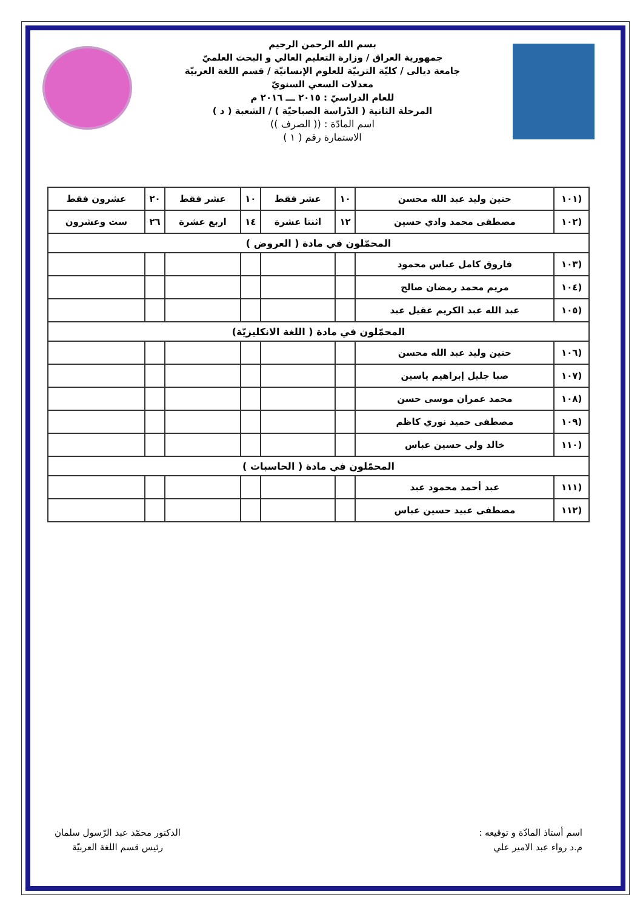بسم الله الرحمن الرحيم
جمهورية العراق / وزارة التعليم العالي و البحث العلميّ
جامعة ديالى / كليّة التربيّة للعلوم الإنسانيّة / قسم اللغة العربيّة
معدلات السعي السنويّ
للعام الدراسيّ : ٢٠١٥ ـــ ٢٠١٦ م
المرحلة الثانية ( الدّراسة الصباحيّة ) / الشعبة ( د )
اسم المادّة : (( الصرف ))
الاستمارة رقم ( ١ )
| (١٠١ | حنين وليد عبد الله محسن | ١٠ | عشر فقط | ١٠ | عشر فقط | ٢٠ | عشرون فقط |
| (١٠٢ | مصطفى محمد وادي حسين | ١٢ | اثنتا عشرة | ١٤ | اربع عشرة | ٢٦ | ست وعشرون |
| المحمّلون في مادة ( العروض ) | | | | | | | |
| (١٠٣ | فاروق كامل عباس محمود | | | | | | |
| (١٠٤ | مريم محمد رمضان صالح | | | | | | |
| (١٠٥ | عبد الله عبد الكريم عقيل عبد | | | | | | |
| المحمّلون في مادة ( اللغة الانكليزيّة) | | | | | | | |
| (١٠٦ | حنين وليد عبد الله محسن | | | | | | |
| (١٠٧ | صبا جليل إبراهيم ياسين | | | | | | |
| (١٠٨ | محمد عمران موسى حسن | | | | | | |
| (١٠٩ | مصطفى حميد نوري كاظم | | | | | | |
| (١١٠ | خالد ولي حسين عباس | | | | | | |
| المحمّلون في مادة ( الحاسبات ) | | | | | | | |
| (١١١ | عبد أحمد محمود عبد | | | | | | |
| (١١٢ | مصطفى عبيد حسين عباس | | | | | | |
اسم أستاذ المادّة و توقيعه :
م.د رواء عبد الامير علي
الدكتور محمّد عبد الرّسول سلمان
رئيس قسم اللغة العربيّة